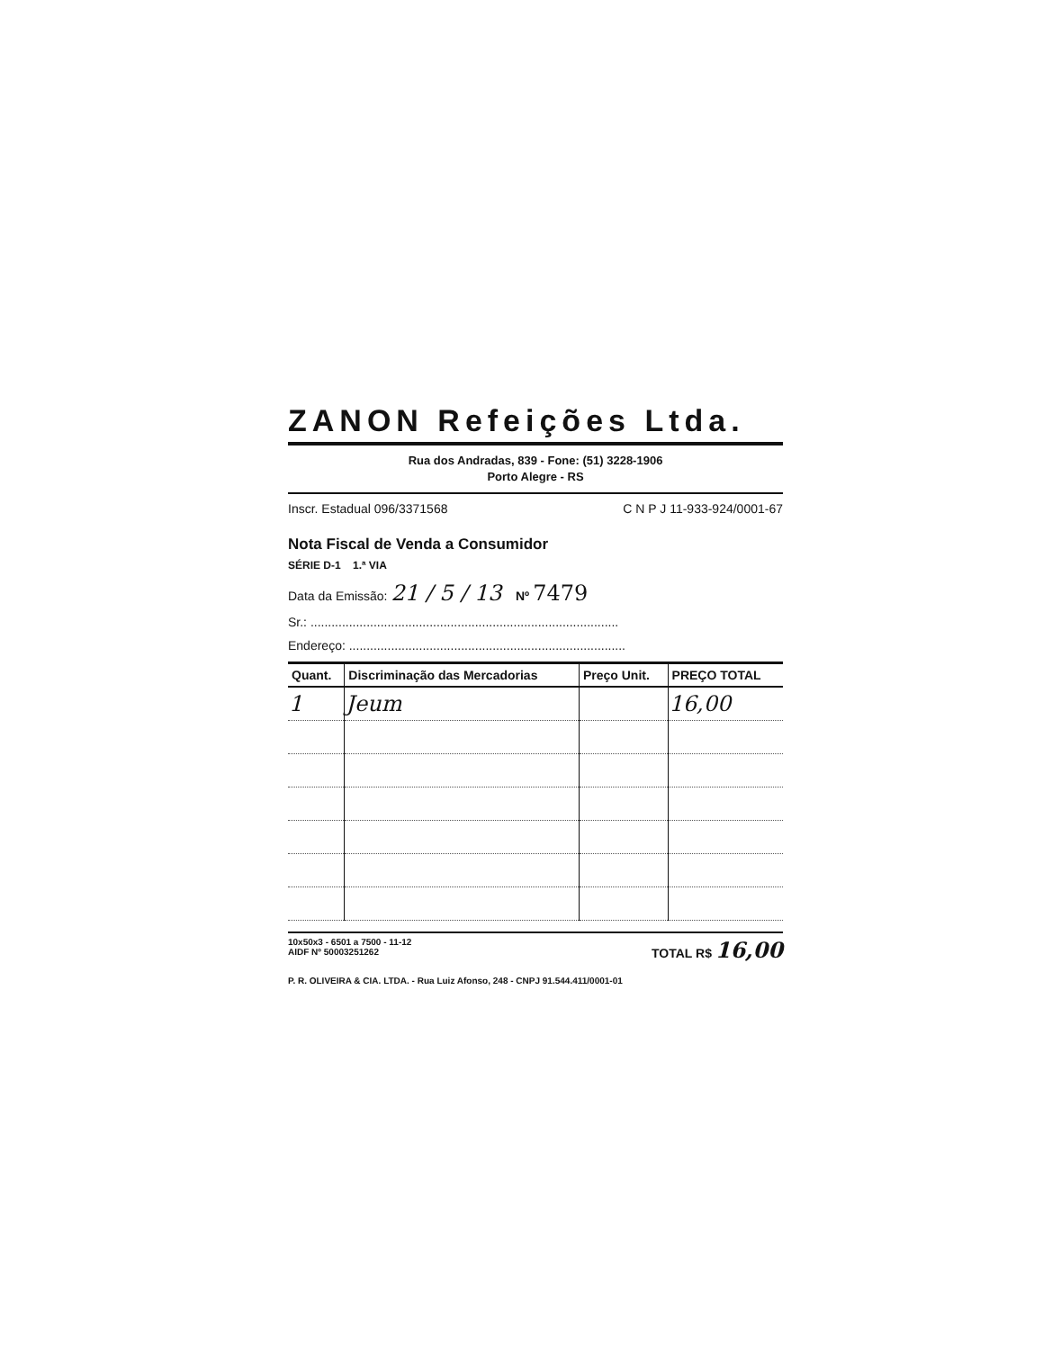ZANON Refeições Ltda.
Rua dos Andradas, 839 - Fone: (51) 3228-1906
Porto Alegre - RS
Inscr. Estadual 096/3371568 C N P J 11-933-924/0001-67
Nota Fiscal de Venda a Consumidor
SÉRIE D-1 1.ª VIA
Data da Emissão: 21 / 5 / 13 Nº 7479
Sr.: ........................................................................................
Endereço: ...............................................................................
| Quant. | Discriminação das Mercadorias | Preço Unit. | PREÇO TOTAL |
| --- | --- | --- | --- |
| 1 | Jeum | | 16,00 |
10x50x3 - 6501 a 7500 - 11-12
AIDF Nº 50003251262 TOTAL R$ 16,00
P. R. OLIVEIRA & CIA. LTDA. - Rua Luiz Afonso, 248 - CNPJ 91.544.411/0001-01